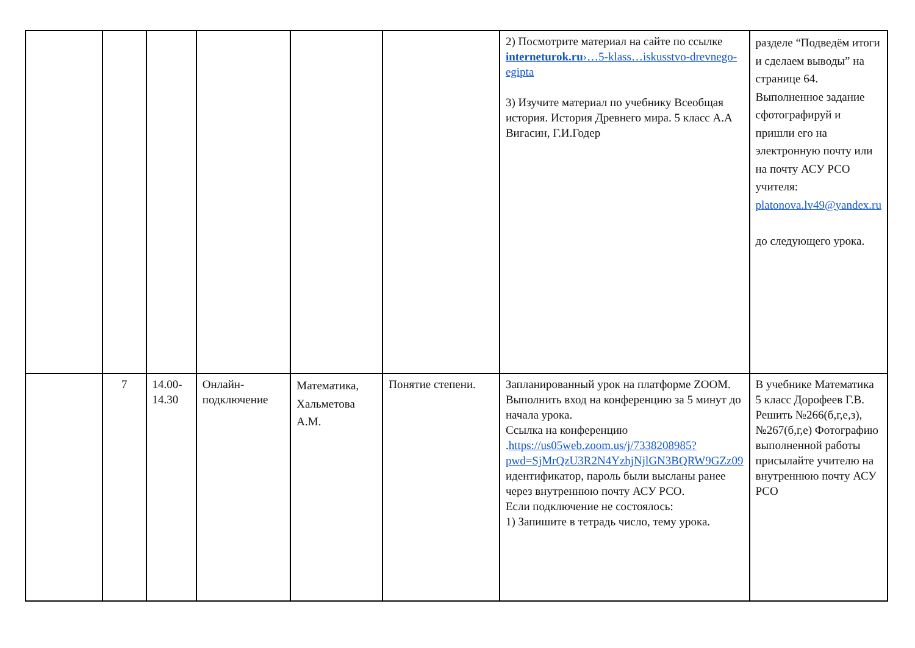| | | | | | | 2) Посмотрите материал на сайте по ссылке interneturok.ru ›…5-klass…iskusstvo-drevnego-egipta 3) Изучите материал по учебнику Всеобщая история. История Древнего мира. 5 класс А.А Вигасин, Г.И.Годер | разделе “Подведём итоги и сделаем выводы” на странице 64. Выполненное задание сфотографируй и пришли его на электронную почту или на почту АСУ РСО учителя: platonova.lv49@yandex.ru до следующего урока. |
| | 7 | 14.00- 14.30 | Онлайн-подключение | Математика, Хальметова А.М. | Понятие степени. | Запланированный урок на платформе ZOOM. Выполнить вход на конференцию за 5 минут до начала урока. Ссылка на конференцию . https://us05web.zoom.us/j/7338208985?pwd=SjMrQzU3R2N4YzhjNjlGN3BQRW9GZz09 идентификатор, пароль были высланы ранее через внутреннюю почту АСУ РСО. Если подключение не состоялось: 1) Запишите в тетрадь число, тему урока. | В учебнике Математика 5 класс Дорофеев Г.В. Решить №266(б,г,е,з), №267(б,г,е) Фотографию выполненной работы присылайте учителю на внутреннюю почту АСУ РСО |